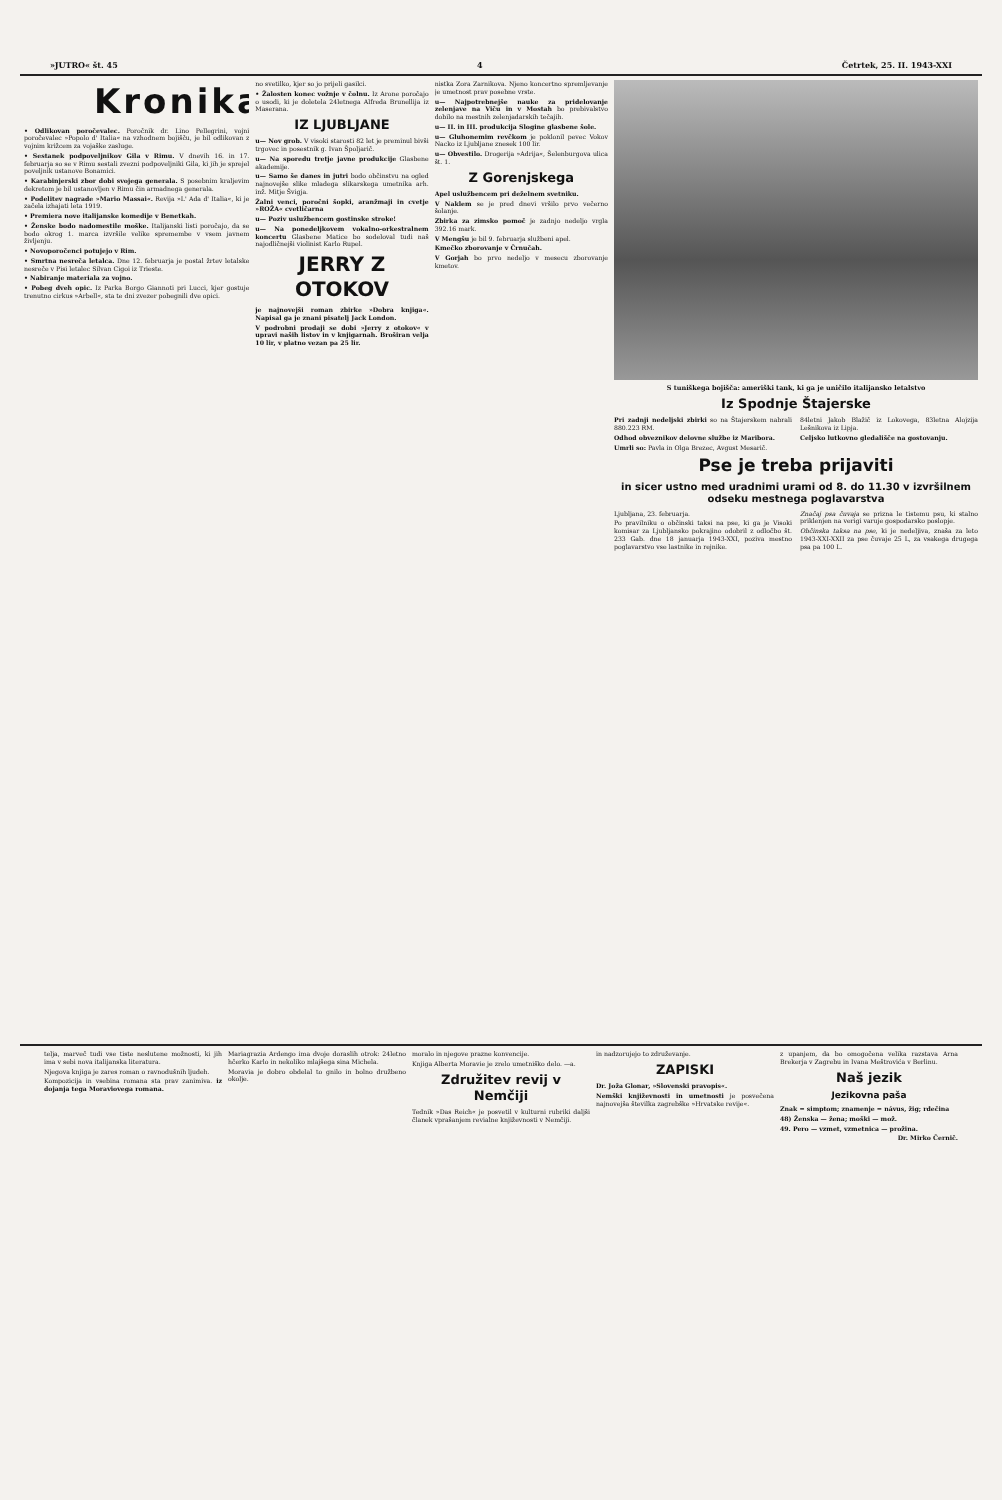»JUTRO« št. 45 4 Četrtek, 25. II. 1943-XXI
Kronika
• Odlikovan poročevalec. Poročnik dr. Lino Pellegrini, vojni poročevalec »Popolo d' Italia« na vzhodnem bojišču, je bil odlikovan z vojnim križcem za vojaške zasluge.
• Sestanek podpoveljnikov Gila v Rimu. V dnevih 16. in 17. februarja so se v Rimu sestali zvezni podpoveljniki Gila, ki jih je sprejel poveljnik ustanove Bonamici.
• Karabinjerski zbor dobi svojega generala. S posebnim kraljevim dekretom je bil ustanovljen v Rimu čin armadnega generala.
• Podelitev nagrade »Mario Massai«. Revija »L' Ada d' Italia«, ki je začela izhajati leta 1919.
• Premiera nove italijanske komedije v Benetkah.
• Ženske bodo nadomestile moške. Italijanski listi poročajo, da se bodo okrog 1. marca izvršile velike spremembe v vsem javnem življenju.
• Novoporočenci potujejo v Rim.
• Smrtna nesreča letalca. Dne 12. februarja je postal žrtev letalske nesreče v Pisi letalec Silvan Cigoi iz Trieste.
• Nabiranje materiala za vojno.
• Pobeg dveh opic. Iz Parka Borgo Giannoti pri Lucci, kjer gostuje trenutno cirkus »Arbell«, sta te dni zvezer pobegnili dve opici.
no svetilko, kjer so jo prijeli gasilci.
• Žalosten konec vožnje v čolnu. Iz Arone poročajo o usodi, ki je doletela 24letnega Alfreda Brunellija iz Maserana.
IZ LJUBLJANE
u— Nov grob. V visoki starosti 82 let je preminul bivši trgovec in posestnik g. Ivan Špoljarič.
u— Na sporedu tretje javne produkcije Glasbene akademije.
u— Samo še danes in jutri bodo občinstvu na ogled najnovejše slike mladega slikarskega umetnika arh. inž. Mitje Švigja.
Žalni venci, poročni šopki, aranžmaji in cvetje »ROŽA« cvetličarna
u— Poziv uslužbencem gostinske stroke!
u— Na ponedeljkovem vokalno-orkestralnem koncertu Glasbene Matice bo sodeloval tudi naš najodličnejši violinist Karlo Rupel.
JERRY Z OTOKOV
je najnovejši roman zbirke »Dobra knjiga«. Napisal ga je znani pisatelj Jack London.
V podrobni prodaji se dobi »Jerry z otokov« v upravi naših listov in v knjigarnah. Broširan velja 10 lir, v platno vezan pa 25 lir.
nistka Zora Zarnikova. Njeno koncertno spremljevanje je umetnost prav posebne vrste.
u— Najpotrebnejše nauke za pridelovanje zelenjave na Viču in v Mostah bo prebivalstvo dobilo na mestnih zelenjadarskih tečajih.
u— II. in III. produkcija Slogine glasbene šole.
u— Gluhonemim revčkom je poklonil pevec Vokov Nacko iz Ljubljane znesek 100 lir.
u— Obvestilo. Drogerija »Adrija«, Šelenburgova ulica št. 1.
Z Gorenjskega
Apel uslužbencem pri deželnem svetniku.
V Naklem se je pred dnevi vršilo prvo večerno šolanje.
Zbirka za zimsko pomoč je zadnjo nedeljo vrgla 392.16 mark.
V Mengšu je bil 9. februarja službeni apel.
Kmečko zborovanje v Črnučah.
V Gorjah bo prvo nedeljo v mesecu zborovanje kmetov.
S tuniškega bojišča: ameriški tank, ki ga je uničilo italijansko letalstvo
Iz Spodnje Štajerske
Pri zadnji nedeljski zbirki so na Štajerskem nabrali 880.223 RM.
Odhod obveznikov delovne službe iz Maribora.
Umrli so: Pavla in Olga Brezec, Avgust Mesarič.
84letni Jakob Blažič iz Lokovega, 83letna Alojzija Lešnikova iz Lipja.
Celjsko lutkovno gledališče na gostovanju.
Pse je treba prijaviti
in sicer ustno med uradnimi urami od 8. do 11.30 v izvršilnem odseku mestnega poglavarstva
Ljubljana, 23. februarja.
Po pravilniku o občinski taksi na pse, ki ga je Visoki komisar za Ljubljansko pokrajino odobril z odločbo št. 233 Gab. dne 18 januarja 1943-XXI, poziva mestno poglavarstvo vse lastnike in rejnike.
Značaj psa čuvaja se prizna le tistemu psu, ki stalno priklenjen na verigi varuje gospodarsko poslopje.
Občinska taksa na pse, ki je nedeljiva, znaša za leto 1943-XXI-XXII za pse čuvaje 25 L, za vsakega drugega psa pa 100 L.
telja, marveč tudi vse tiste neslutene možnosti, ki jih ima v sebi nova italijanska literatura.
Njegova knjiga je zares roman o ravnodušnih ljudeh.
Kompozicija in vsebina romana sta prav zanimiva. iz dojanja tega Moraviovega romana.
Mariagrazia Ardengo ima dvoje doraslih otrok: 24letno hčerko Karlo in nekoliko mlajšega sina Michela.
Moravia je dobro obdelal to gnilo in bolno družbeno okolje.
moralo in njegove prazne konvencije.
Knjiga Alberta Moravie je zrelo umetniško delo. —a.
Združitev revij v Nemčiji
Tednik »Das Reich« je posvetil v kulturni rubriki daljši članek vprašanjem revialne književnosti v Nemčiji.
in nadzorujejo to združevanje.
ZAPISKI
Dr. Joža Glonar, »Slovenski pravopis«.
Nemški književnosti in umetnosti je posvečena najnovejša številka zagrebške »Hrvatske revije«.
z upanjem, da bo omogočena velika razstava Arna Brekerja v Zagrebu in Ivana Meštrovića v Berlinu.
Naš jezik
Jezikovna paša
Znak = simptom; znamenje = návus, žig; rdečina
48) Ženska — žena; moški — mož.
49. Pero — vzmet, vzmetnica — prožina.
Dr. Mirko Černič.